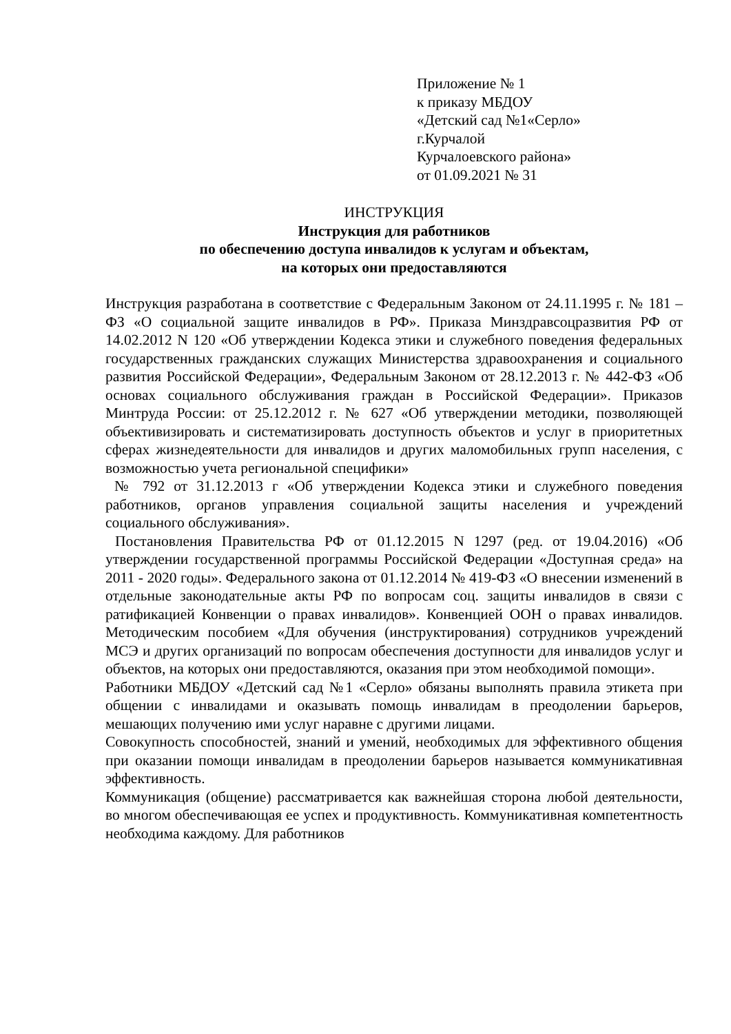Приложение № 1
к приказу МБДОУ
«Детский сад №1«Серло»
г.Курчалой
Курчалоевского района»
от 01.09.2021 № 31
ИНСТРУКЦИЯ
Инструкция для работников
по обеспечению доступа инвалидов к услугам и объектам,
на которых они предоставляются
Инструкция разработана в соответствие с Федеральным Законом от 24.11.1995 г. № 181 – ФЗ «О социальной защите инвалидов в РФ». Приказа Минздравсоцразвития РФ от 14.02.2012 N 120 «Об утверждении Кодекса этики и служебного поведения федеральных государственных гражданских служащих Министерства здравоохранения и социального развития Российской Федерации», Федеральным Законом от 28.12.2013 г. № 442-ФЗ «Об основах социального обслуживания граждан в Российской Федерации». Приказов Минтруда России: от 25.12.2012 г. № 627 «Об утверждении методики, позволяющей объективизировать и систематизировать доступность объектов и услуг в приоритетных сферах жизнедеятельности для инвалидов и других маломобильных групп населения, с возможностью учета региональной специфики»
№ 792 от 31.12.2013 г «Об утверждении Кодекса этики и служебного поведения работников, органов управления социальной защиты населения и учреждений социального обслуживания».
Постановления Правительства РФ от 01.12.2015 N 1297 (ред. от 19.04.2016) «Об утверждении государственной программы Российской Федерации «Доступная среда» на 2011 - 2020 годы». Федерального закона от 01.12.2014 № 419-ФЗ «О внесении изменений в отдельные законодательные акты РФ по вопросам соц. защиты инвалидов в связи с ратификацией Конвенции о правах инвалидов». Конвенцией ООН о правах инвалидов. Методическим пособием «Для обучения (инструктирования) сотрудников учреждений МСЭ и других организаций по вопросам обеспечения доступности для инвалидов услуг и объектов, на которых они предоставляются, оказания при этом необходимой помощи».
Работники МБДОУ «Детский сад №1 «Серло» обязаны выполнять правила этикета при общении с инвалидами и оказывать помощь инвалидам в преодолении барьеров, мешающих получению ими услуг наравне с другими лицами.
Совокупность способностей, знаний и умений, необходимых для эффективного общения при оказании помощи инвалидам в преодолении барьеров называется коммуникативная эффективность.
Коммуникация (общение) рассматривается как важнейшая сторона любой деятельности, во многом обеспечивающая ее успех и продуктивность. Коммуникативная компетентность необходима каждому. Для работников